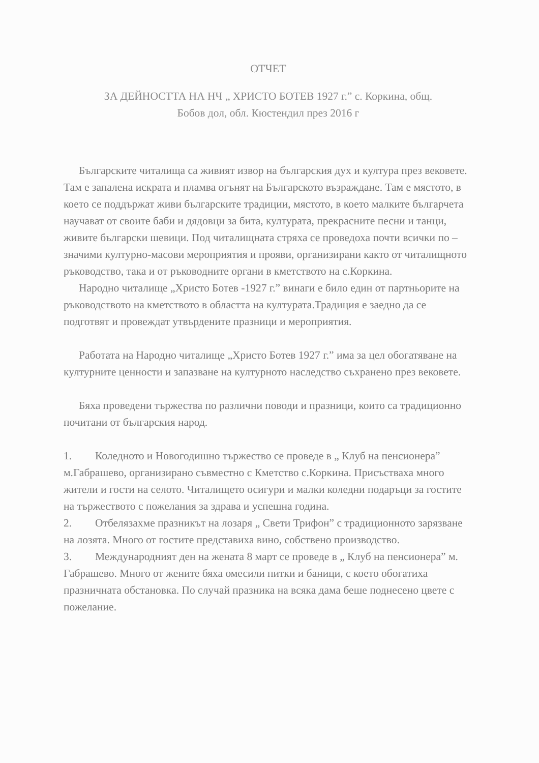ОТЧЕТ
ЗА ДЕЙНОСТТА НА НЧ „ ХРИСТО БОТЕВ 1927 г.” с. Коркина, общ.
Бобов дол, обл. Кюстендил през 2016 г
Българските читалища са живият извор на българския дух и култура през вековете. Там е запалена искрата и пламва огънят на Българското възраждане. Там е мястото, в което се поддържат живи българските традиции, мястото, в което малките българчета научават от своите баби и дядовци за бита, културата, прекрасните песни и танци, живите български шевици. Под читалищната стряха се проведоха почти всички по –значими културно-масови мероприятия и прояви, организирани както от читалищното ръководство, така и от ръководните органи в кметството на с.Коркина.
Народно читалище „Христо Ботев -1927 г.” винаги е било един от партньорите на ръководството на кметството в областта на културата.Традиция е заедно да се подготвят и провеждат утвърдените празници и мероприятия.
Работата на Народно читалище „Христо Ботев 1927 г.” има за цел обогатяване на културните ценности и запазване на културното наследство съхранено през вековете.
Бяха проведени тържества по различни поводи и празници, които са традиционно почитани от българския народ.
1. Коледното и Новогодишно тържество се проведе в „ Клуб на пенсионера” м.Габрашево, организирано съвместно с Кметство с.Коркина. Присъстваха много жители и гости на селото. Читалището осигури и малки коледни подаръци за гостите на тържеството с пожелания за здрава и успешна година.
2. Отбелязахме празникът на лозаря „ Свети Трифон” с традиционното зарязване на лозята. Много от гостите представиха вино, собствено производство.
3. Международният ден на жената 8 март се проведе в „ Клуб на пенсионера” м. Габрашево. Много от жените бяха омесили питки и баници, с което обогатиха празничната обстановка. По случай празника на всяка дама беше поднесено цвете с пожелание.